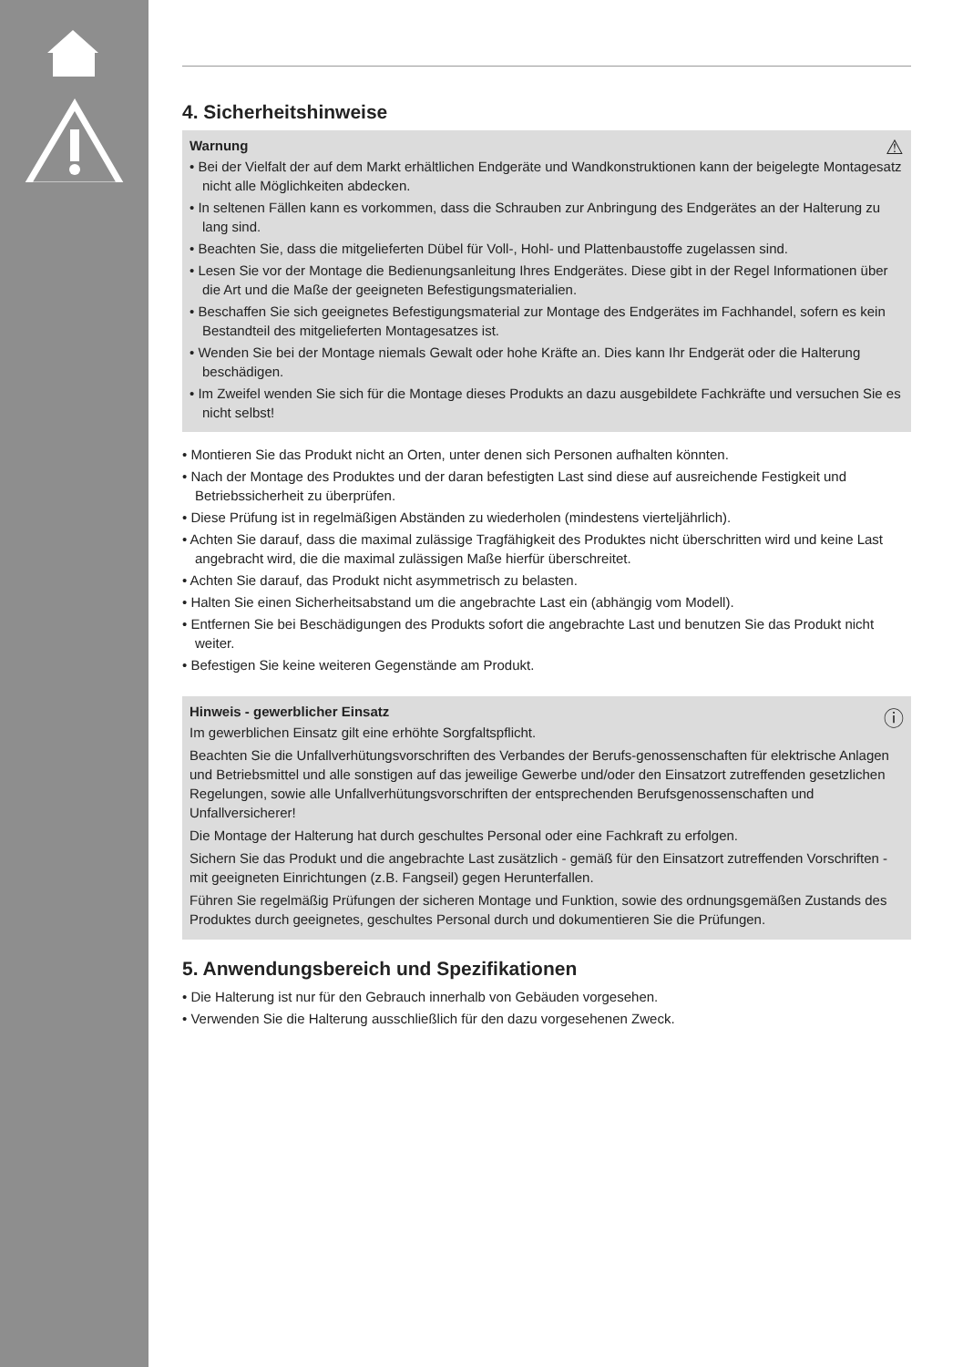4. Sicherheitshinweise
⚠ Warnung
• Bei der Vielfalt der auf dem Markt erhältlichen Endgeräte und Wandkonstruktionen kann der beigelegte Montagesatz nicht alle Möglichkeiten abdecken.
• In seltenen Fällen kann es vorkommen, dass die Schrauben zur Anbringung des Endgerätes an der Halterung zu lang sind.
• Beachten Sie, dass die mitgelieferten Dübel für Voll-, Hohl- und Plattenbaustoffe zugelassen sind.
• Lesen Sie vor der Montage die Bedienungsanleitung Ihres Endgerätes. Diese gibt in der Regel Informationen über die Art und die Maße der geeigneten Befestigungsmaterialien.
• Beschaffen Sie sich geeignetes Befestigungsmaterial zur Montage des Endgerätes im Fachhandel, sofern es kein Bestandteil des mitgelieferten Montagesatzes ist.
• Wenden Sie bei der Montage niemals Gewalt oder hohe Kräfte an. Dies kann Ihr Endgerät oder die Halterung beschädigen.
• Im Zweifel wenden Sie sich für die Montage dieses Produkts an dazu ausgebildete Fachkräfte und versuchen Sie es nicht selbst!
• Montieren Sie das Produkt nicht an Orten, unter denen sich Personen aufhalten könnten.
• Nach der Montage des Produktes und der daran befestigten Last sind diese auf ausreichende Festigkeit und Betriebssicherheit zu überprüfen.
• Diese Prüfung ist in regelmäßigen Abständen zu wiederholen (mindestens vierteljährlich).
• Achten Sie darauf, dass die maximal zulässige Tragfähigkeit des Produktes nicht überschritten wird und keine Last angebracht wird, die die maximal zulässigen Maße hierfür überschreitet.
• Achten Sie darauf, das Produkt nicht asymmetrisch zu belasten.
• Halten Sie einen Sicherheitsabstand um die angebrachte Last ein (abhängig vom Modell).
• Entfernen Sie bei Beschädigungen des Produkts sofort die angebrachte Last und benutzen Sie das Produkt nicht weiter.
• Befestigen Sie keine weiteren Gegenstände am Produkt.
ⓘ Hinweis - gewerblicher Einsatz
Im gewerblichen Einsatz gilt eine erhöhte Sorgfaltspflicht.
Beachten Sie die Unfallverhütungsvorschriften des Verbandes der Berufs-genossenschaften für elektrische Anlagen und Betriebsmittel und alle sonstigen auf das jeweilige Gewerbe und/oder den Einsatzort zutreffenden gesetzlichen Regelungen, sowie alle Unfallverhütungsvorschriften der entsprechenden Berufsgenossenschaften und Unfallversicherer!
Die Montage der Halterung hat durch geschultes Personal oder eine Fachkraft zu erfolgen.
Sichern Sie das Produkt und die angebrachte Last zusätzlich - gemäß für den Einsatzort zutreffenden Vorschriften - mit geeigneten Einrichtungen (z.B. Fangseil) gegen Herunterfallen.
Führen Sie regelmäßig Prüfungen der sicheren Montage und Funktion, sowie des ordnungsgemäßen Zustands des Produktes durch geeignetes, geschultes Personal durch und dokumentieren Sie die Prüfungen.
5. Anwendungsbereich und Spezifikationen
• Die Halterung ist nur für den Gebrauch innerhalb von Gebäuden vorgesehen.
• Verwenden Sie die Halterung ausschließlich für den dazu vorgesehenen Zweck.